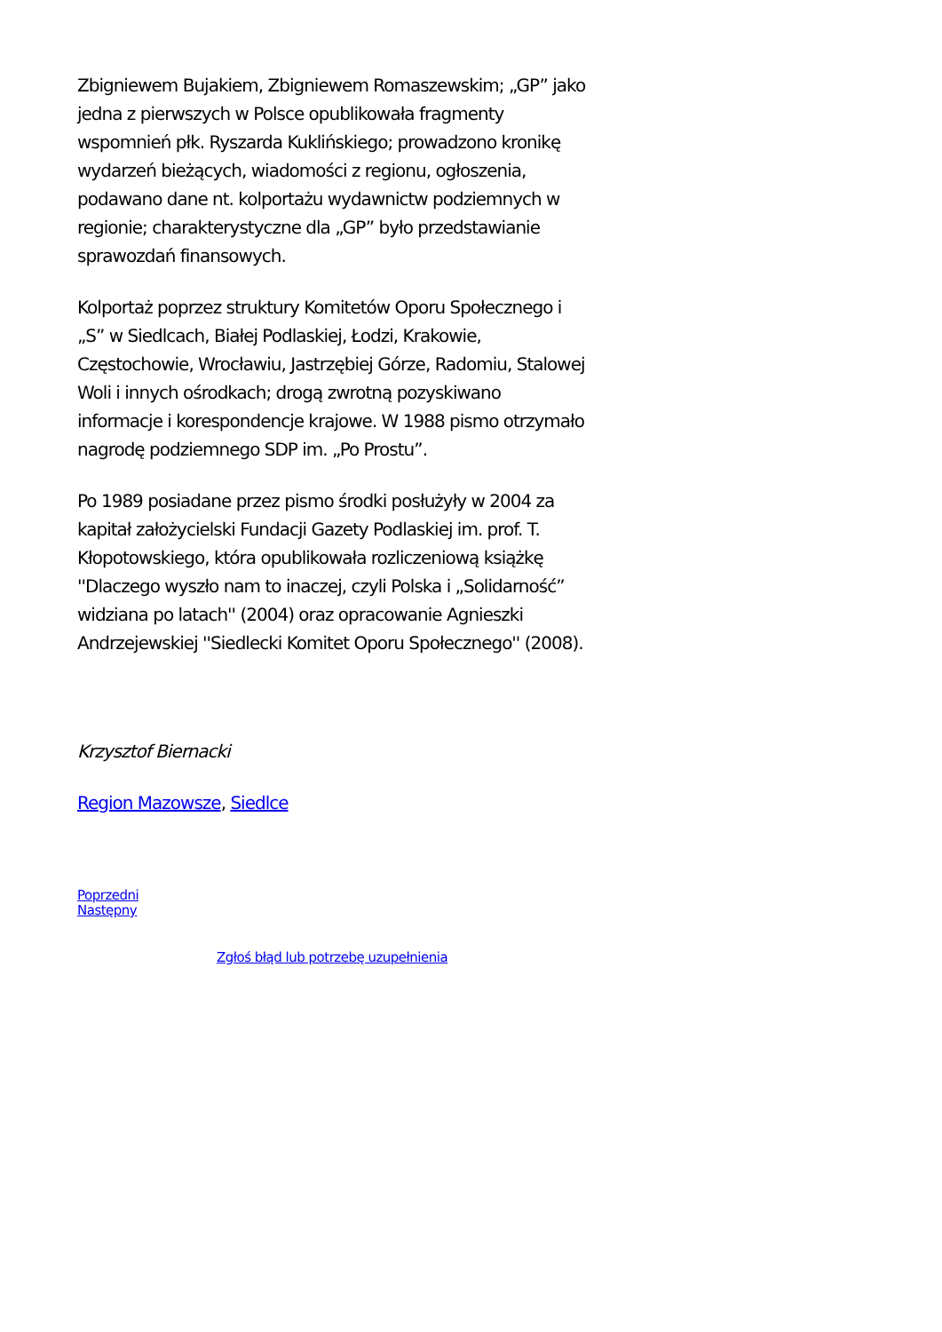Zbigniewem Bujakiem, Zbigniewem Romaszewskim; „GP” jako jedna z pierwszych w Polsce opublikowała fragmenty wspomnień płk. Ryszarda Kuklińskiego; prowadzono kronikę wydarzeń bieżących, wiadomości z regionu, ogłoszenia, podawano dane nt. kolportażu wydawnictw podziemnych w regionie; charakterystyczne dla „GP” było przedstawianie sprawozdań finansowych.
Kolportaż poprzez struktury Komitetów Oporu Społecznego i „S” w Siedlcach, Białej Podlaskiej, Łodzi, Krakowie, Częstochowie, Wrocławiu, Jastrzębiej Górze, Radomiu, Stalowej Woli i innych ośrodkach; drogą zwrotną pozyskiwano informacje i korespondencje krajowe. W 1988 pismo otrzymało nagrodę podziemnego SDP im. „Po Prostu”.
Po 1989 posiadane przez pismo środki posłużyły w 2004 za kapitał założycielski Fundacji Gazety Podlaskiej im. prof. T. Kłopotowskiego, która opublikowała rozliczeniową książkę ''Dlaczego wyszło nam to inaczej, czyli Polska i „Solidarność” widziana po latach'' (2004) oraz opracowanie Agnieszki Andrzejewskiej ''Siedlecki Komitet Oporu Społecznego'' (2008).
Krzysztof Biernacki
Region Mazowsze, Siedlce
Poprzedni
Następny
Zgłoś błąd lub potrzebę uzupełnienia